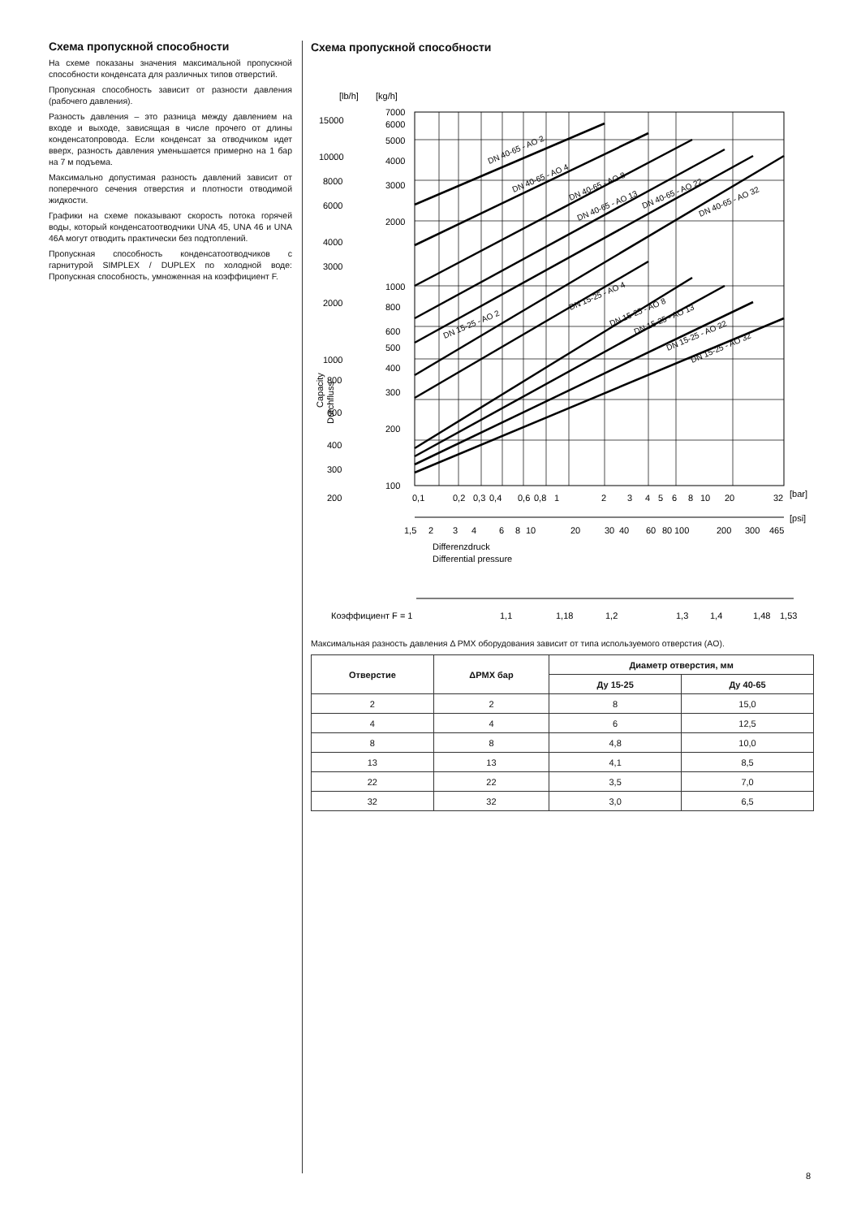Схема пропускной способности
На схеме показаны значения максимальной пропускной способности конденсата для различных типов отверстий.
Пропускная способность зависит от разности давления (рабочего давления).
Разность давления – это разница между давлением на входе и выходе, зависящая в числе прочего от длины конденсатопровода. Если конденсат за отводчиком идет вверх, разность давления уменьшается примерно на 1 бар на 7 м подъема.
Максимально допустимая разность давлений зависит от поперечного сечения отверстия и плотности отводимой жидкости.
Графики на схеме показывают скорость потока горячей воды, который конденсатоотводчики UNA 45, UNA 46 и UNA 46A могут отводить практически без подтоплений.
Пропускная способность конденсатоотводчиков с гарнитурой SIMPLEX / DUPLEX по холодной воде: Пропускная способность, умноженная на коэффициент F.
Схема пропускной способности
[lb/h]
[kg/h]
15000
10000
8000
6000
4000
3000
2000
1000
800
600
400
300
200
7000
6000
5000
4000
3000
2000
1000
800
600
500
400
300
200
100
Capacity
Durchfluss
0,1
0,2
0,3
0,4
0,6
0,8
1
2
3
4
5
6
8
10
20
32
[bar]
[psi]
1,5
2
3
4
6
8
10
20
30
40
60
80
100
200
300
465
Differenzdruck
Differential pressure
DN 40-65 - AO 2
DN 40-65 - AO 4
DN 40-65 - AO 8
DN 40-65 - AO 13
DN 40-65 - AO 22
DN 40-65 - AO 32
DN 15-25 - AO 2
DN 15-25 - AO 4
DN 15-25 - AO 8
DN 15-25 - AO 13
DN 15-25 - AO 22
DN 15-25 - AO 32
Коэффициент F = 1
1,1
1,18
1,2
1,3
1,4
1,48
1,53
Максимальная разность давления Δ PMX оборудования зависит от типа используемого отверстия (AO).
| Отверстие | ΔPMX бар | Диаметр отверстия, мм | |
| --- | --- | --- | --- |
| | | Ду 15-25 | Ду 40-65 |
| 2 | 2 | 8 | 15,0 |
| 4 | 4 | 6 | 12,5 |
| 8 | 8 | 4,8 | 10,0 |
| 13 | 13 | 4,1 | 8,5 |
| 22 | 22 | 3,5 | 7,0 |
| 32 | 32 | 3,0 | 6,5 |
8